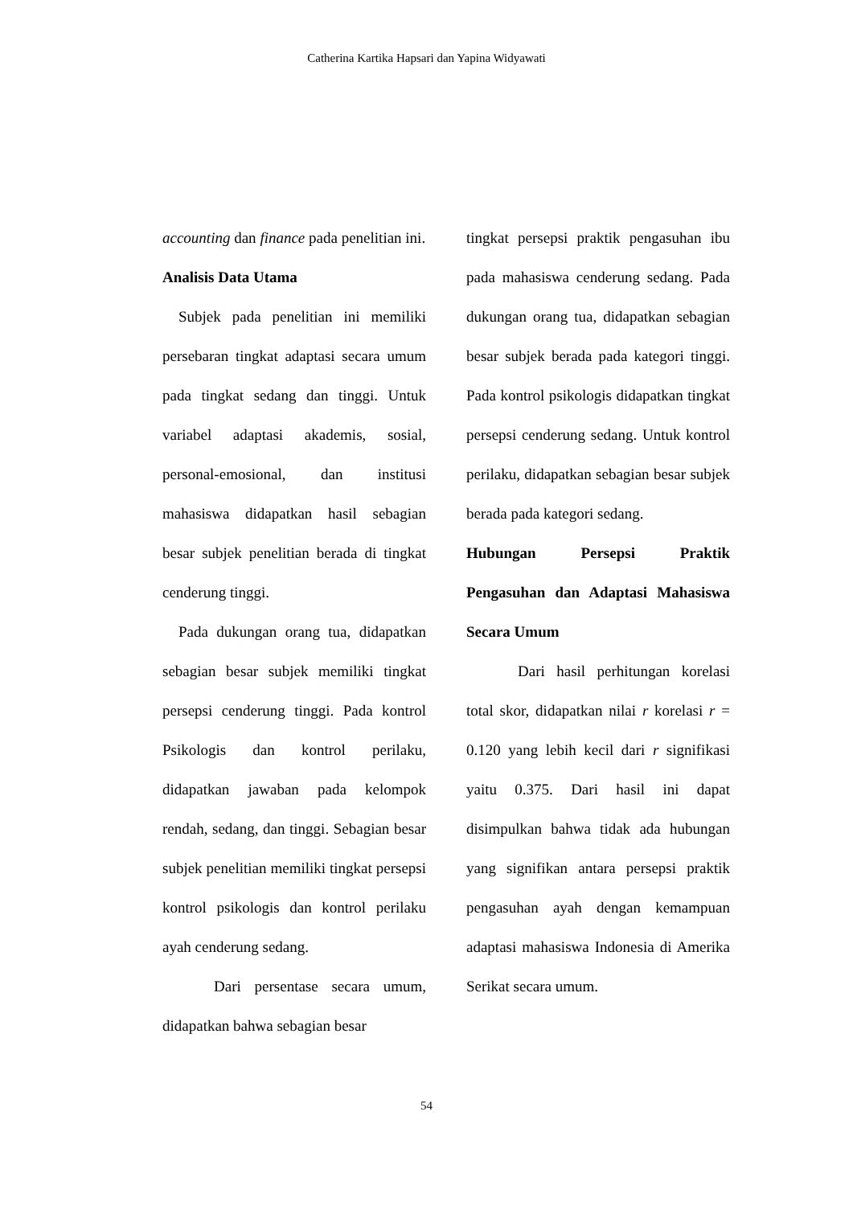Catherina Kartika Hapsari dan Yapina Widyawati
accounting dan finance pada penelitian ini.
Analisis Data Utama
Subjek pada penelitian ini memiliki persebaran tingkat adaptasi secara umum pada tingkat sedang dan tinggi. Untuk variabel adaptasi akademis, sosial, personal-emosional, dan institusi mahasiswa didapatkan hasil sebagian besar subjek penelitian berada di tingkat cenderung tinggi.
Pada dukungan orang tua, didapatkan sebagian besar subjek memiliki tingkat persepsi cenderung tinggi. Pada kontrol Psikologis dan kontrol perilaku, didapatkan jawaban pada kelompok rendah, sedang, dan tinggi. Sebagian besar subjek penelitian memiliki tingkat persepsi kontrol psikologis dan kontrol perilaku ayah cenderung sedang.
Dari persentase secara umum, didapatkan bahwa sebagian besar
tingkat persepsi praktik pengasuhan ibu pada mahasiswa cenderung sedang. Pada dukungan orang tua, didapatkan sebagian besar subjek berada pada kategori tinggi. Pada kontrol psikologis didapatkan tingkat persepsi cenderung sedang. Untuk kontrol perilaku, didapatkan sebagian besar subjek berada pada kategori sedang.
Hubungan Persepsi Praktik Pengasuhan dan Adaptasi Mahasiswa Secara Umum
Dari hasil perhitungan korelasi total skor, didapatkan nilai r korelasi r = 0.120 yang lebih kecil dari r signifikasi yaitu 0.375. Dari hasil ini dapat disimpulkan bahwa tidak ada hubungan yang signifikan antara persepsi praktik pengasuhan ayah dengan kemampuan adaptasi mahasiswa Indonesia di Amerika Serikat secara umum.
54